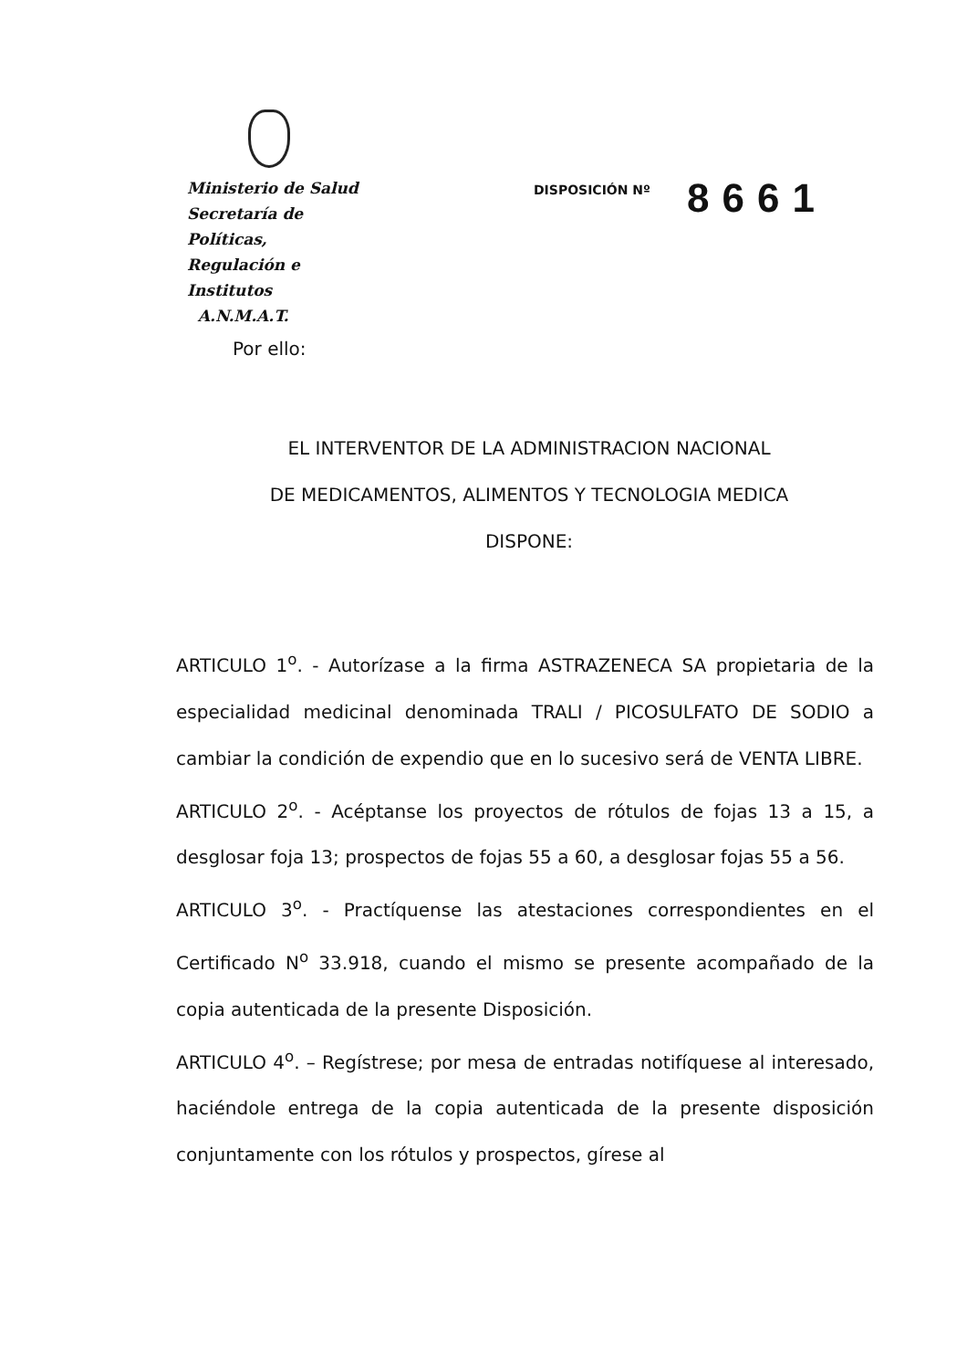Ministerio de Salud
Secretaría de Políticas,
Regulación e Institutos
A.N.M.A.T.
DISPOSICIÓN Nº 8661
Por ello:
EL INTERVENTOR DE LA ADMINISTRACION NACIONAL
DE MEDICAMENTOS, ALIMENTOS Y TECNOLOGIA MEDICA
DISPONE:
ARTICULO 1<sup>o</sup>. - Autorízase a la firma ASTRAZENECA SA propietaria de la especialidad medicinal denominada TRALI / PICOSULFATO DE SODIO a cambiar la condición de expendio que en lo sucesivo será de VENTA LIBRE.
ARTICULO 2<sup>o</sup>. - Acéptanse los proyectos de rótulos de fojas 13 a 15, a desglosar foja 13; prospectos de fojas 55 a 60, a desglosar fojas 55 a 56.
ARTICULO 3<sup>o</sup>. - Practíquense las atestaciones correspondientes en el Certificado N<sup>o</sup> 33.918, cuando el mismo se presente acompañado de la copia autenticada de la presente Disposición.
ARTICULO 4<sup>o</sup>. – Regístrese; por mesa de entradas notifíquese al interesado, haciéndole entrega de la copia autenticada de la presente disposición conjuntamente con los rótulos y prospectos, gírese al